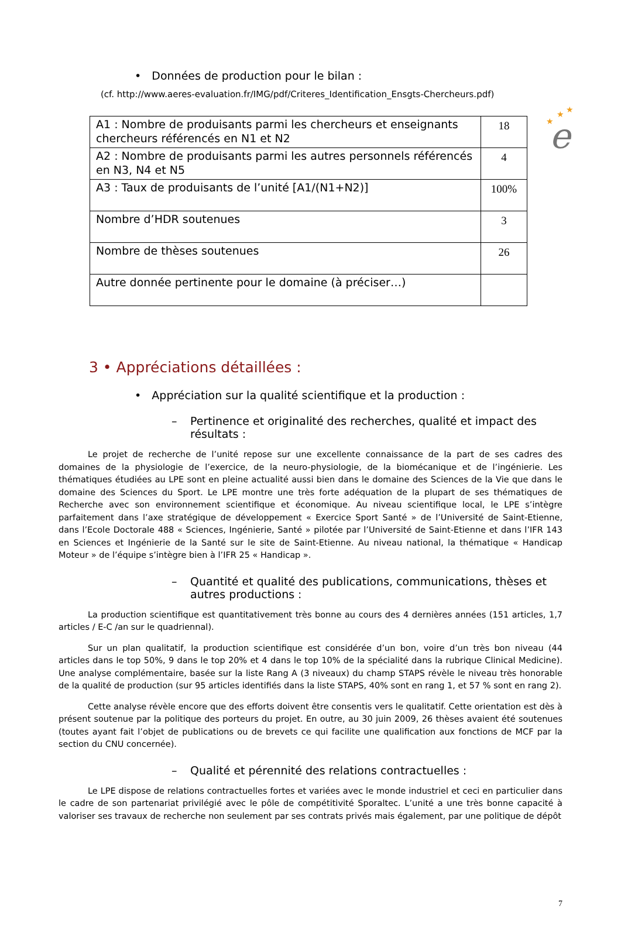★
★
★
e
• Données de production pour le bilan :
(cf. http://www.aeres-evaluation.fr/IMG/pdf/Criteres_Identification_Ensgts-Chercheurs.pdf)
| A1 : Nombre de produisants parmi les chercheurs et enseignants chercheurs référencés en N1 et N2 | 18 |
| A2 : Nombre de produisants parmi les autres personnels référencés en N3, N4 et N5 | 4 |
| A3 : Taux de produisants de l’unité [A1/(N1+N2)] | 100% |
| Nombre d’HDR soutenues | 3 |
| Nombre de thèses soutenues | 26 |
| Autre donnée pertinente pour le domaine (à préciser…) | |
3 • Appréciations détaillées :
• Appréciation sur la qualité scientifique et la production :
– Pertinence et originalité des recherches, qualité et impact des résultats :
Le projet de recherche de l’unité repose sur une excellente connaissance de la part de ses cadres des domaines de la physiologie de l’exercice, de la neuro-physiologie, de la biomécanique et de l’ingénierie. Les thématiques étudiées au LPE sont en pleine actualité aussi bien dans le domaine des Sciences de la Vie que dans le domaine des Sciences du Sport. Le LPE montre une très forte adéquation de la plupart de ses thématiques de Recherche avec son environnement scientifique et économique. Au niveau scientifique local, le LPE s’intègre parfaitement dans l’axe stratégique de développement « Exercice Sport Santé » de l’Université de Saint-Etienne, dans l’Ecole Doctorale 488 « Sciences, Ingénierie, Santé » pilotée par l’Université de Saint-Etienne et dans l’IFR 143 en Sciences et Ingénierie de la Santé sur le site de Saint-Etienne. Au niveau national, la thématique « Handicap Moteur » de l’équipe s’intègre bien à l’IFR 25 « Handicap ».
– Quantité et qualité des publications, communications, thèses et autres productions :
La production scientifique est quantitativement très bonne au cours des 4 dernières années (151 articles, 1,7 articles / E-C /an sur le quadriennal).
Sur un plan qualitatif, la production scientifique est considérée d’un bon, voire d’un très bon niveau (44 articles dans le top 50%, 9 dans le top 20% et 4 dans le top 10% de la spécialité dans la rubrique Clinical Medicine). Une analyse complémentaire, basée sur la liste Rang A (3 niveaux) du champ STAPS révèle le niveau très honorable de la qualité de production (sur 95 articles identifiés dans la liste STAPS, 40% sont en rang 1, et 57 % sont en rang 2).
Cette analyse révèle encore que des efforts doivent être consentis vers le qualitatif. Cette orientation est dès à présent soutenue par la politique des porteurs du projet. En outre, au 30 juin 2009, 26 thèses avaient été soutenues (toutes ayant fait l’objet de publications ou de brevets ce qui facilite une qualification aux fonctions de MCF par la section du CNU concernée).
– Qualité et pérennité des relations contractuelles :
Le LPE dispose de relations contractuelles fortes et variées avec le monde industriel et ceci en particulier dans le cadre de son partenariat privilégié avec le pôle de compétitivité Sporaltec. L’unité a une très bonne capacité à valoriser ses travaux de recherche non seulement par ses contrats privés mais également, par une politique de dépôt
7